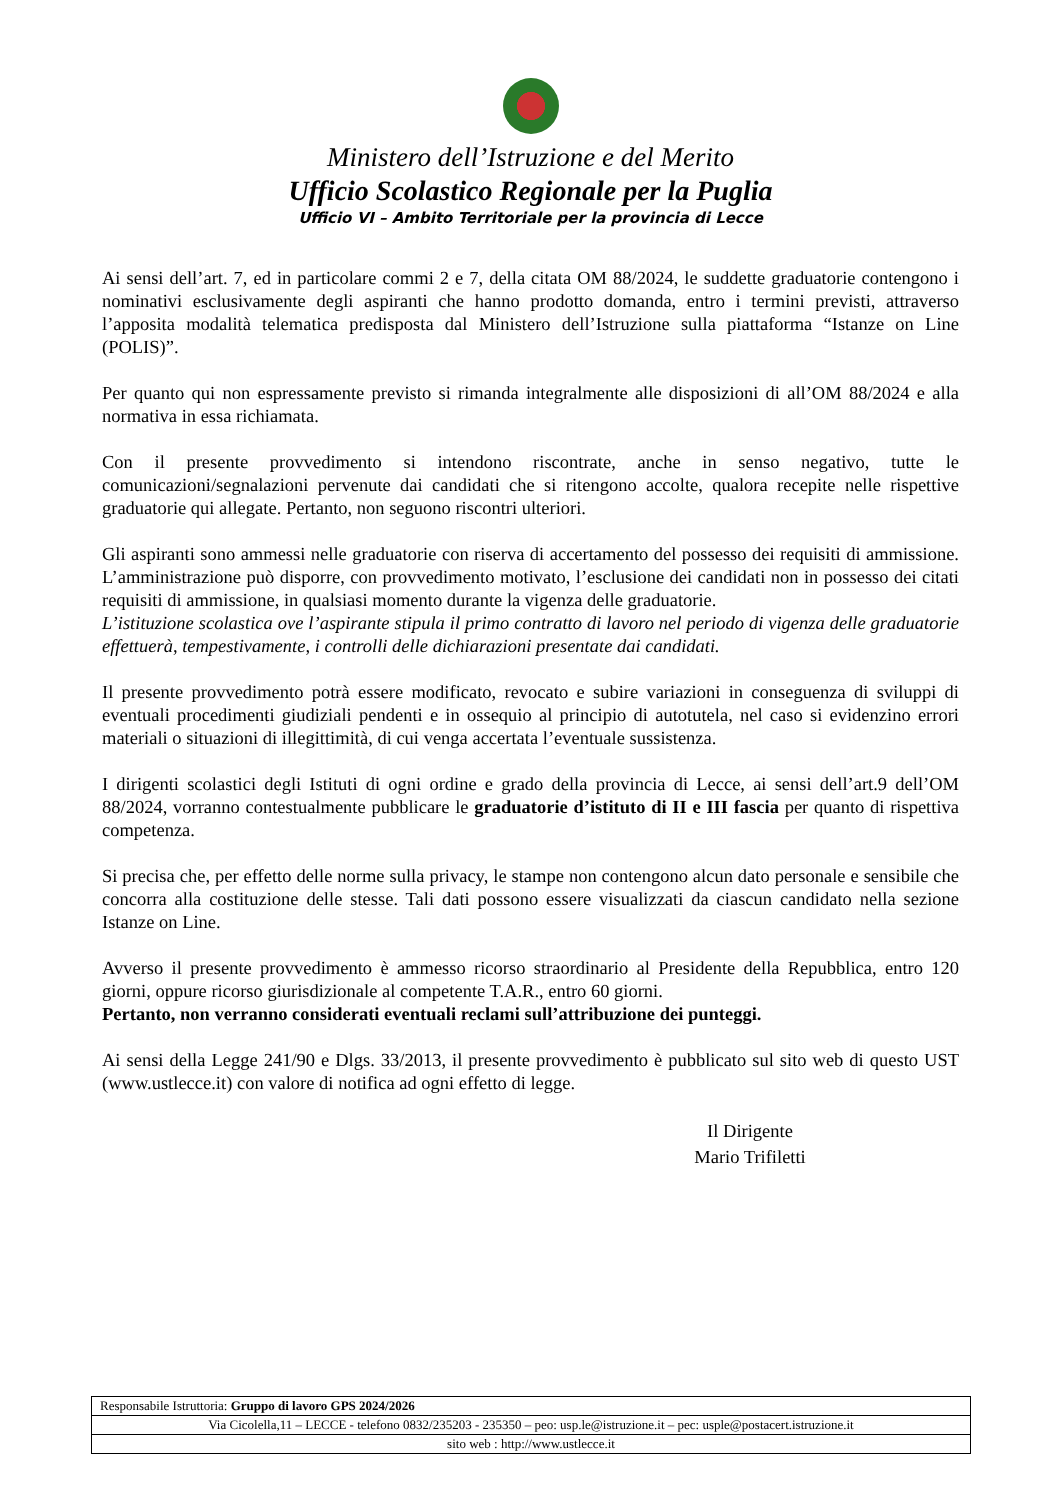Ministero dell’Istruzione e del Merito
Ufficio Scolastico Regionale per la Puglia
Ufficio VI – Ambito Territoriale per la provincia di Lecce
Ai sensi dell’art. 7, ed in particolare commi 2 e 7, della citata OM 88/2024, le suddette graduatorie contengono i nominativi esclusivamente degli aspiranti che hanno prodotto domanda, entro i termini previsti, attraverso l’apposita modalità telematica predisposta dal Ministero dell’Istruzione sulla piattaforma “Istanze on Line (POLIS)”.
Per quanto qui non espressamente previsto si rimanda integralmente alle disposizioni di all’OM 88/2024 e alla normativa in essa richiamata.
Con il presente provvedimento si intendono riscontrate, anche in senso negativo, tutte le comunicazioni/segnalazioni pervenute dai candidati che si ritengono accolte, qualora recepite nelle rispettive graduatorie qui allegate. Pertanto, non seguono riscontri ulteriori.
Gli aspiranti sono ammessi nelle graduatorie con riserva di accertamento del possesso dei requisiti di ammissione. L’amministrazione può disporre, con provvedimento motivato, l’esclusione dei candidati non in possesso dei citati requisiti di ammissione, in qualsiasi momento durante la vigenza delle graduatorie.
L’istituzione scolastica ove l’aspirante stipula il primo contratto di lavoro nel periodo di vigenza delle graduatorie effettuerà, tempestivamente, i controlli delle dichiarazioni presentate dai candidati.
Il presente provvedimento potrà essere modificato, revocato e subire variazioni in conseguenza di sviluppi di eventuali procedimenti giudiziali pendenti e in ossequio al principio di autotutela, nel caso si evidenzino errori materiali o situazioni di illegittimità, di cui venga accertata l’eventuale sussistenza.
I dirigenti scolastici degli Istituti di ogni ordine e grado della provincia di Lecce, ai sensi dell’art.9 dell’OM 88/2024, vorranno contestualmente pubblicare le graduatorie d’istituto di II e III fascia per quanto di rispettiva competenza.
Si precisa che, per effetto delle norme sulla privacy, le stampe non contengono alcun dato personale e sensibile che concorra alla costituzione delle stesse. Tali dati possono essere visualizzati da ciascun candidato nella sezione Istanze on Line.
Avverso il presente provvedimento è ammesso ricorso straordinario al Presidente della Repubblica, entro 120 giorni, oppure ricorso giurisdizionale al competente T.A.R., entro 60 giorni.
Pertanto, non verranno considerati eventuali reclami sull’attribuzione dei punteggi.
Ai sensi della Legge 241/90 e Dlgs. 33/2013, il presente provvedimento è pubblicato sul sito web di questo UST (www.ustlecce.it) con valore di notifica ad ogni effetto di legge.
Il Dirigente
Mario Trifiletti
| Responsabile Istruttoria: Gruppo di lavoro GPS 2024/2026 |
| Via Cicolella,11 – LECCE - telefono 0832/235203 - 235350 – peo: usp.le@istruzione.it – pec: usple@postacert.istruzione.it |
| sito web : http://www.ustlecce.it |